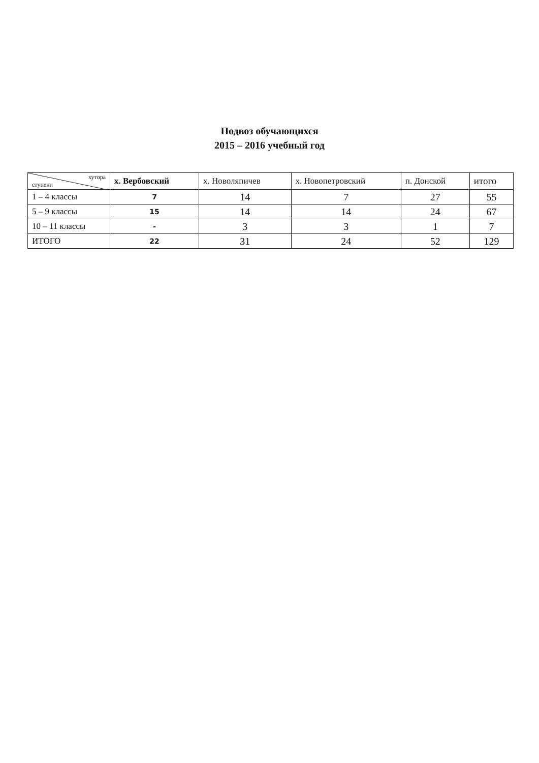Подвоз обучающихся
2015 – 2016 учебный год
| хутора ступени | х. Вербовский | х. Новоляпичев | х. Новопетровский | п. Донской | итого |
| --- | --- | --- | --- | --- | --- |
| 1 – 4 классы | 7 | 14 | 7 | 27 | 55 |
| 5 – 9 классы | 15 | 14 | 14 | 24 | 67 |
| 10 – 11 классы | - | 3 | 3 | 1 | 7 |
| ИТОГО | 22 | 31 | 24 | 52 | 129 |